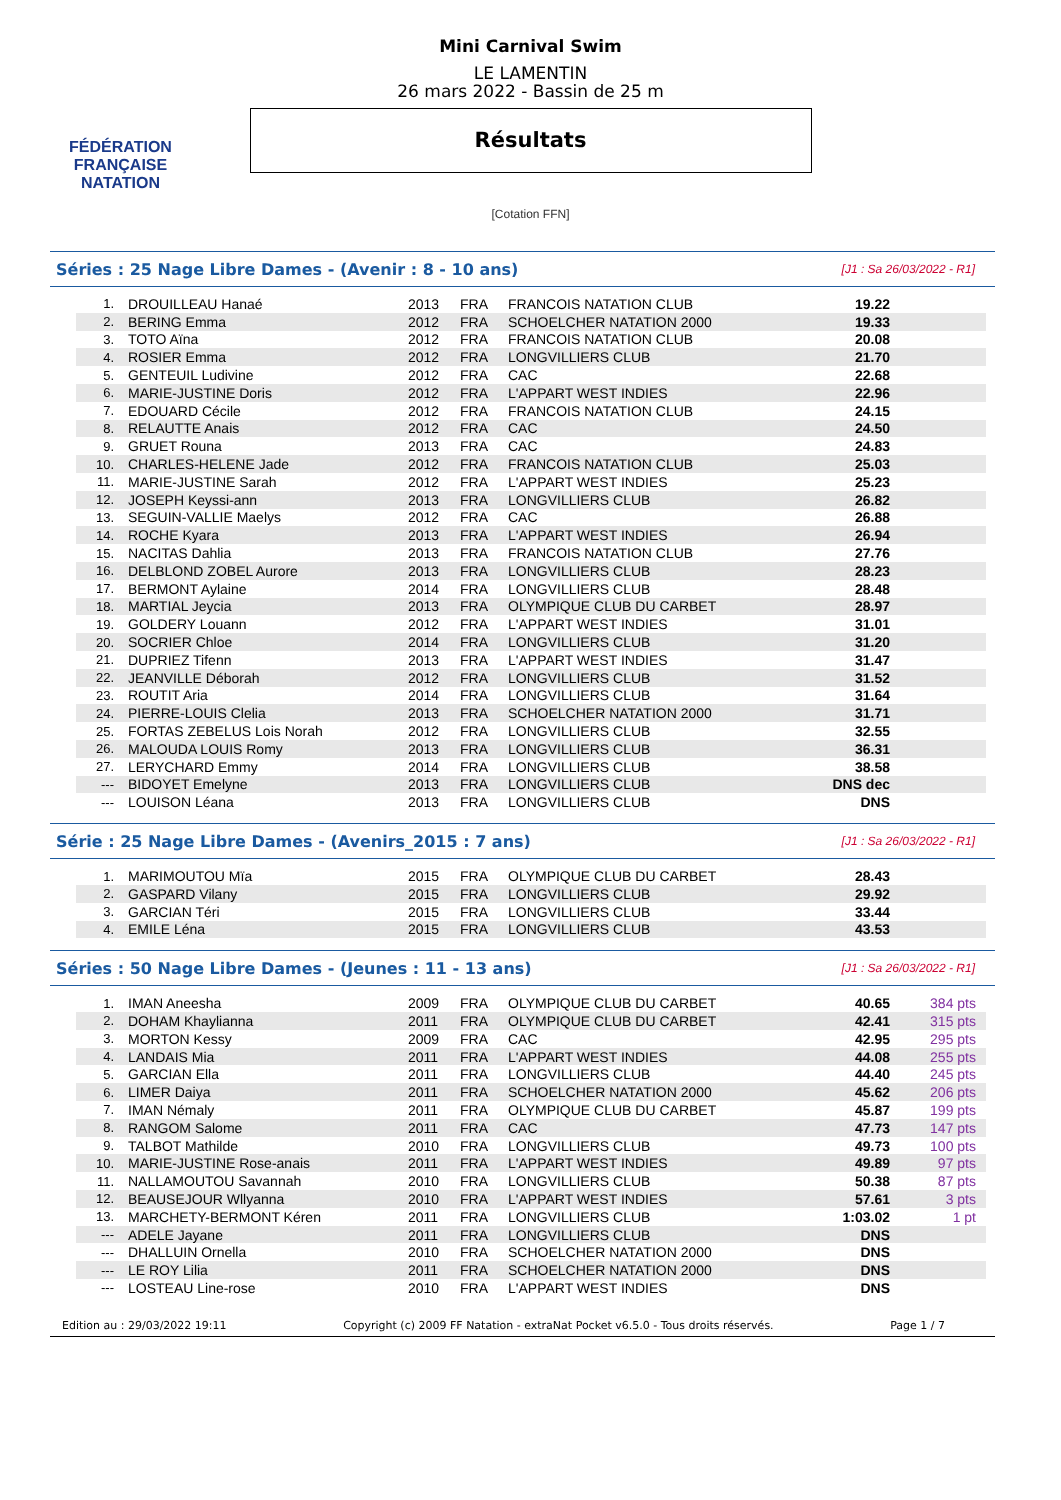FÉDÉRATION FRANÇAISE
NATATION
Mini Carnival Swim
LE LAMENTIN
26 mars 2022 - Bassin de 25 m
Résultats
[Cotation FFN]
Séries : 25 Nage Libre Dames - (Avenir : 8 - 10 ans) [J1 : Sa 26/03/2022 - R1]
| 1. | DROUILLEAU Hanaé | 2013 | FRA | FRANCOIS NATATION CLUB | 19.22 | |
| 2. | BERING Emma | 2012 | FRA | SCHOELCHER NATATION 2000 | 19.33 | |
| 3. | TOTO Aïna | 2012 | FRA | FRANCOIS NATATION CLUB | 20.08 | |
| 4. | ROSIER Emma | 2012 | FRA | LONGVILLIERS CLUB | 21.70 | |
| 5. | GENTEUIL Ludivine | 2012 | FRA | CAC | 22.68 | |
| 6. | MARIE-JUSTINE Doris | 2012 | FRA | L'APPART WEST INDIES | 22.96 | |
| 7. | EDOUARD Cécile | 2012 | FRA | FRANCOIS NATATION CLUB | 24.15 | |
| 8. | RELAUTTE Anais | 2012 | FRA | CAC | 24.50 | |
| 9. | GRUET Rouna | 2013 | FRA | CAC | 24.83 | |
| 10. | CHARLES-HELENE Jade | 2012 | FRA | FRANCOIS NATATION CLUB | 25.03 | |
| 11. | MARIE-JUSTINE Sarah | 2012 | FRA | L'APPART WEST INDIES | 25.23 | |
| 12. | JOSEPH Keyssi-ann | 2013 | FRA | LONGVILLIERS CLUB | 26.82 | |
| 13. | SEGUIN-VALLIE Maelys | 2012 | FRA | CAC | 26.88 | |
| 14. | ROCHE Kyara | 2013 | FRA | L'APPART WEST INDIES | 26.94 | |
| 15. | NACITAS Dahlia | 2013 | FRA | FRANCOIS NATATION CLUB | 27.76 | |
| 16. | DELBLOND ZOBEL Aurore | 2013 | FRA | LONGVILLIERS CLUB | 28.23 | |
| 17. | BERMONT Aylaine | 2014 | FRA | LONGVILLIERS CLUB | 28.48 | |
| 18. | MARTIAL Jeycia | 2013 | FRA | OLYMPIQUE CLUB DU CARBET | 28.97 | |
| 19. | GOLDERY Louann | 2012 | FRA | L'APPART WEST INDIES | 31.01 | |
| 20. | SOCRIER Chloe | 2014 | FRA | LONGVILLIERS CLUB | 31.20 | |
| 21. | DUPRIEZ Tifenn | 2013 | FRA | L'APPART WEST INDIES | 31.47 | |
| 22. | JEANVILLE Déborah | 2012 | FRA | LONGVILLIERS CLUB | 31.52 | |
| 23. | ROUTIT Aria | 2014 | FRA | LONGVILLIERS CLUB | 31.64 | |
| 24. | PIERRE-LOUIS Clelia | 2013 | FRA | SCHOELCHER NATATION 2000 | 31.71 | |
| 25. | FORTAS ZEBELUS Lois Norah | 2012 | FRA | LONGVILLIERS CLUB | 32.55 | |
| 26. | MALOUDA LOUIS Romy | 2013 | FRA | LONGVILLIERS CLUB | 36.31 | |
| 27. | LERYCHARD Emmy | 2014 | FRA | LONGVILLIERS CLUB | 38.58 | |
| --- | BIDOYET Emelyne | 2013 | FRA | LONGVILLIERS CLUB | DNS dec | |
| --- | LOUISON Léana | 2013 | FRA | LONGVILLIERS CLUB | DNS | |
Série : 25 Nage Libre Dames - (Avenirs_2015 : 7 ans) [J1 : Sa 26/03/2022 - R1]
| 1. | MARIMOUTOU Mïa | 2015 | FRA | OLYMPIQUE CLUB DU CARBET | 28.43 | |
| 2. | GASPARD Vilany | 2015 | FRA | LONGVILLIERS CLUB | 29.92 | |
| 3. | GARCIAN Téri | 2015 | FRA | LONGVILLIERS CLUB | 33.44 | |
| 4. | EMILE Léna | 2015 | FRA | LONGVILLIERS CLUB | 43.53 | |
Séries : 50 Nage Libre Dames - (Jeunes : 11 - 13 ans) [J1 : Sa 26/03/2022 - R1]
| 1. | IMAN Aneesha | 2009 | FRA | OLYMPIQUE CLUB DU CARBET | 40.65 | 384 pts |
| 2. | DOHAM Khaylianna | 2011 | FRA | OLYMPIQUE CLUB DU CARBET | 42.41 | 315 pts |
| 3. | MORTON Kessy | 2009 | FRA | CAC | 42.95 | 295 pts |
| 4. | LANDAIS Mia | 2011 | FRA | L'APPART WEST INDIES | 44.08 | 255 pts |
| 5. | GARCIAN Ella | 2011 | FRA | LONGVILLIERS CLUB | 44.40 | 245 pts |
| 6. | LIMER Daiya | 2011 | FRA | SCHOELCHER NATATION 2000 | 45.62 | 206 pts |
| 7. | IMAN Némaly | 2011 | FRA | OLYMPIQUE CLUB DU CARBET | 45.87 | 199 pts |
| 8. | RANGOM Salome | 2011 | FRA | CAC | 47.73 | 147 pts |
| 9. | TALBOT Mathilde | 2010 | FRA | LONGVILLIERS CLUB | 49.73 | 100 pts |
| 10. | MARIE-JUSTINE Rose-anais | 2011 | FRA | L'APPART WEST INDIES | 49.89 | 97 pts |
| 11. | NALLAMOUTOU Savannah | 2010 | FRA | LONGVILLIERS CLUB | 50.38 | 87 pts |
| 12. | BEAUSEJOUR Wllyanna | 2010 | FRA | L'APPART WEST INDIES | 57.61 | 3 pts |
| 13. | MARCHETY-BERMONT Kéren | 2011 | FRA | LONGVILLIERS CLUB | 1:03.02 | 1 pt |
| --- | ADELE Jayane | 2011 | FRA | LONGVILLIERS CLUB | DNS | |
| --- | DHALLUIN Ornella | 2010 | FRA | SCHOELCHER NATATION 2000 | DNS | |
| --- | LE ROY Lilia | 2011 | FRA | SCHOELCHER NATATION 2000 | DNS | |
| --- | LOSTEAU Line-rose | 2010 | FRA | L'APPART WEST INDIES | DNS | |
Edition au : 29/03/2022 19:11 Copyright (c) 2009 FF Natation - extraNat Pocket v6.5.0 - Tous droits réservés. Page 1 / 7